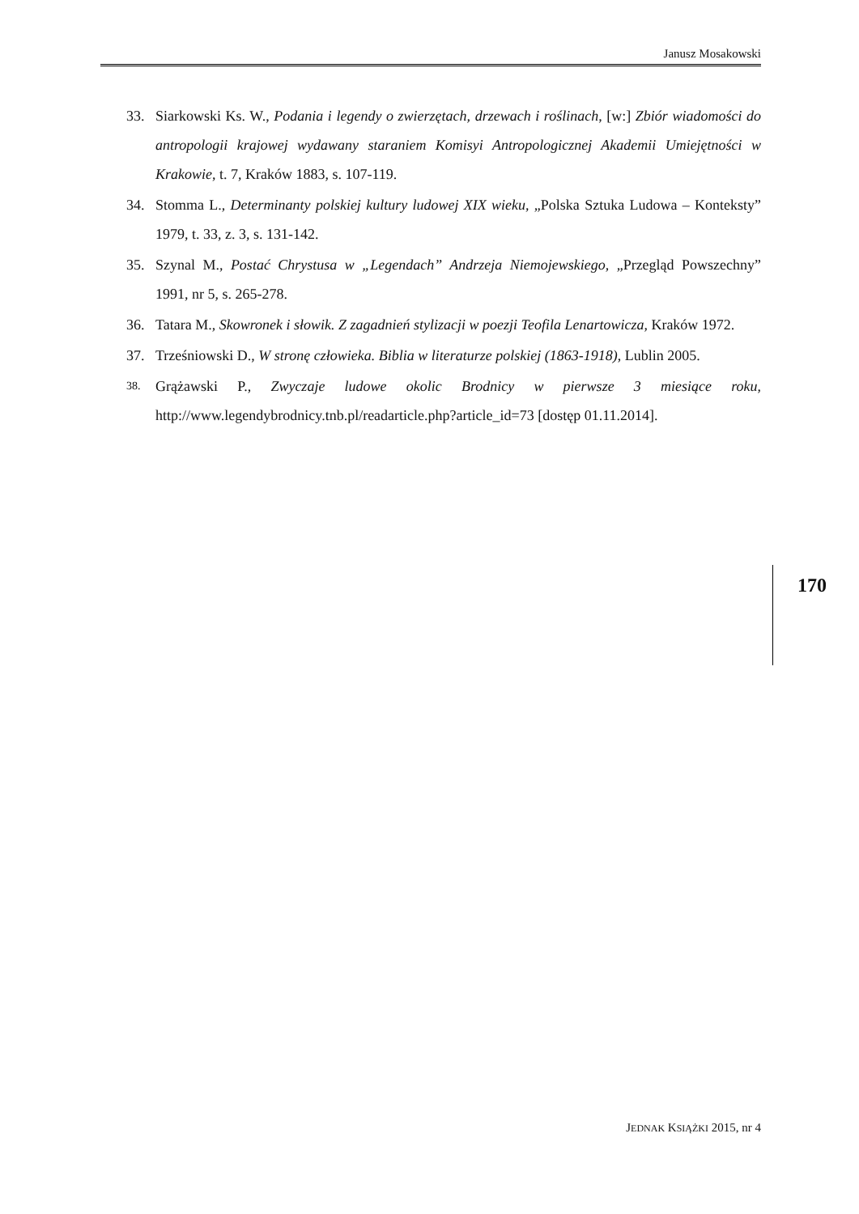Janusz Mosakowski
33. Siarkowski Ks. W., Podania i legendy o zwierzętach, drzewach i roślinach, [w:] Zbiór wiadomości do antropologii krajowej wydawany staraniem Komisyi Antropologicznej Akademii Umiejętności w Krakowie, t. 7, Kraków 1883, s. 107-119.
34. Stomma L., Determinanty polskiej kultury ludowej XIX wieku, „Polska Sztuka Ludowa – Konteksty” 1979, t. 33, z. 3, s. 131-142.
35. Szynal M., Postać Chrystusa w „Legendach” Andrzeja Niemojewskiego, „Przegląd Powszechny” 1991, nr 5, s. 265-278.
36. Tatara M., Skowronek i słowik. Z zagadnień stylizacji w poezji Teofila Lenartowicza, Kraków 1972.
37. Trześniowski D., W stronę człowieka. Biblia w literaturze polskiej (1863-1918), Lublin 2005.
38. Grążawski P., Zwyczaje ludowe okolic Brodnicy w pierwsze 3 miesiące roku, http://www.legendybrodnicy.tnb.pl/readarticle.php?article_id=73 [dostęp 01.11.2014].
170
JEDNAK KSIĄŻKI 2015, nr 4